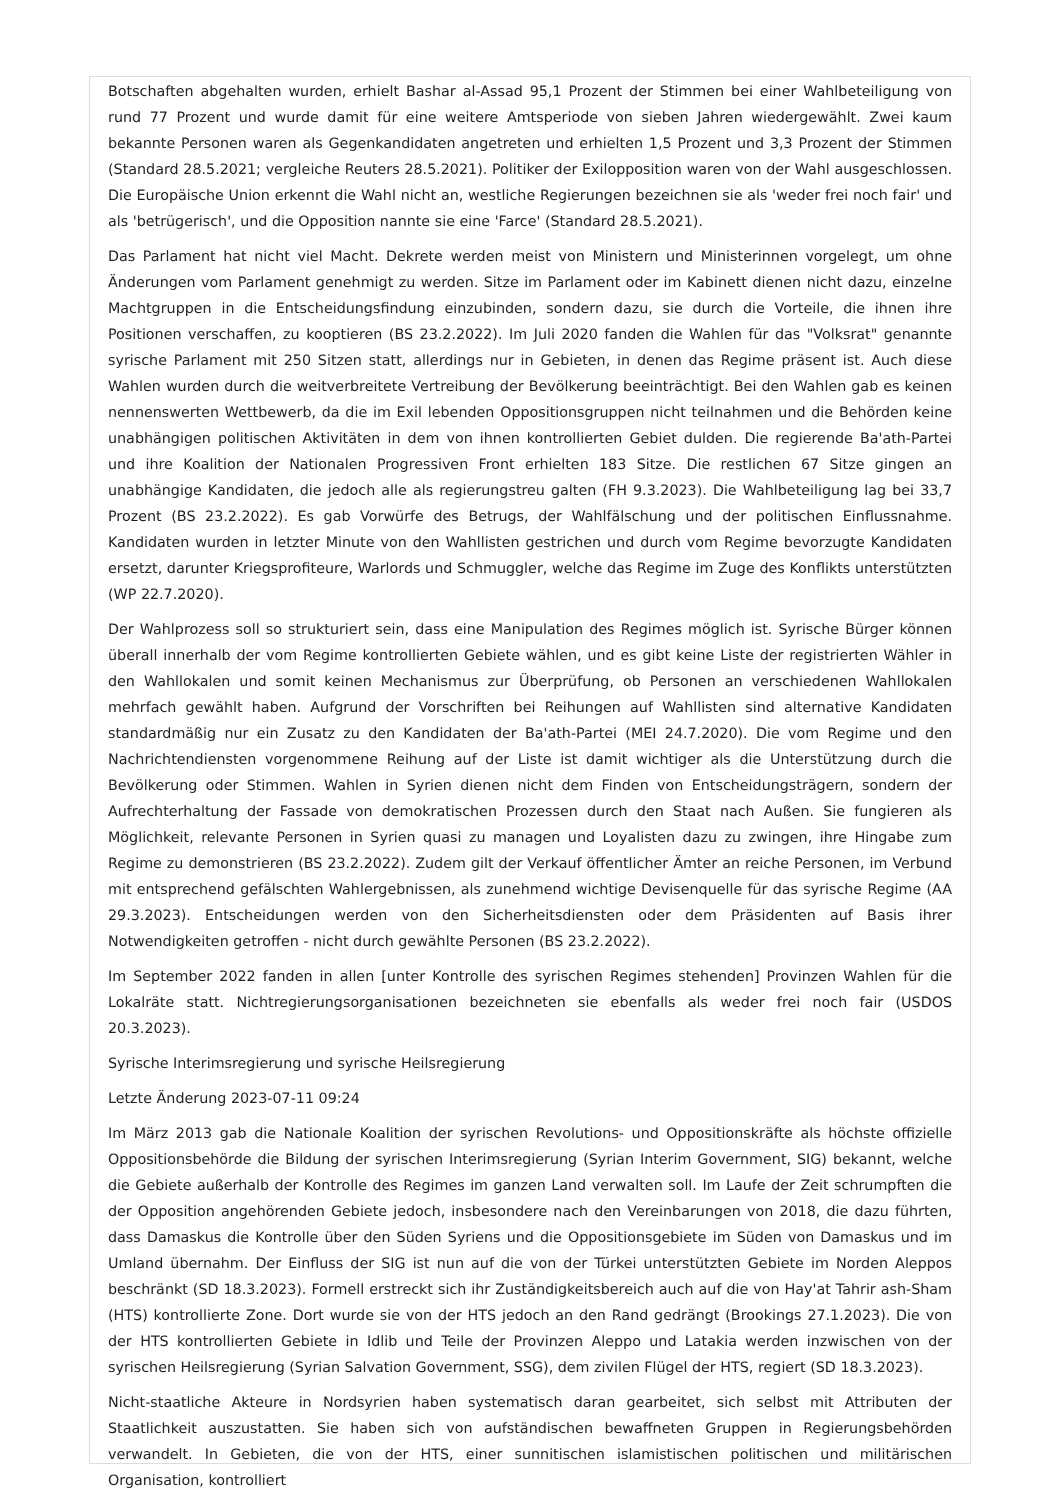Botschaften abgehalten wurden, erhielt Bashar al-Assad 95,1 Prozent der Stimmen bei einer Wahlbeteiligung von rund 77 Prozent und wurde damit für eine weitere Amtsperiode von sieben Jahren wiedergewählt. Zwei kaum bekannte Personen waren als Gegenkandidaten angetreten und erhielten 1,5 Prozent und 3,3 Prozent der Stimmen (Standard 28.5.2021; vergleiche Reuters 28.5.2021). Politiker der Exilopposition waren von der Wahl ausgeschlossen. Die Europäische Union erkennt die Wahl nicht an, westliche Regierungen bezeichnen sie als 'weder frei noch fair' und als 'betrügerisch', und die Opposition nannte sie eine 'Farce' (Standard 28.5.2021).
Das Parlament hat nicht viel Macht. Dekrete werden meist von Ministern und Ministerinnen vorgelegt, um ohne Änderungen vom Parlament genehmigt zu werden. Sitze im Parlament oder im Kabinett dienen nicht dazu, einzelne Machtgruppen in die Entscheidungsfindung einzubinden, sondern dazu, sie durch die Vorteile, die ihnen ihre Positionen verschaffen, zu kooptieren (BS 23.2.2022). Im Juli 2020 fanden die Wahlen für das "Volksrat" genannte syrische Parlament mit 250 Sitzen statt, allerdings nur in Gebieten, in denen das Regime präsent ist. Auch diese Wahlen wurden durch die weitverbreitete Vertreibung der Bevölkerung beeinträchtigt. Bei den Wahlen gab es keinen nennenswerten Wettbewerb, da die im Exil lebenden Oppositionsgruppen nicht teilnahmen und die Behörden keine unabhängigen politischen Aktivitäten in dem von ihnen kontrollierten Gebiet dulden. Die regierende Ba'ath-Partei und ihre Koalition der Nationalen Progressiven Front erhielten 183 Sitze. Die restlichen 67 Sitze gingen an unabhängige Kandidaten, die jedoch alle als regierungstreu galten (FH 9.3.2023). Die Wahlbeteiligung lag bei 33,7 Prozent (BS 23.2.2022). Es gab Vorwürfe des Betrugs, der Wahlfälschung und der politischen Einflussnahme. Kandidaten wurden in letzter Minute von den Wahllisten gestrichen und durch vom Regime bevorzugte Kandidaten ersetzt, darunter Kriegsprofiteure, Warlords und Schmuggler, welche das Regime im Zuge des Konflikts unterstützten (WP 22.7.2020).
Der Wahlprozess soll so strukturiert sein, dass eine Manipulation des Regimes möglich ist. Syrische Bürger können überall innerhalb der vom Regime kontrollierten Gebiete wählen, und es gibt keine Liste der registrierten Wähler in den Wahllokalen und somit keinen Mechanismus zur Überprüfung, ob Personen an verschiedenen Wahllokalen mehrfach gewählt haben. Aufgrund der Vorschriften bei Reihungen auf Wahllisten sind alternative Kandidaten standardmäßig nur ein Zusatz zu den Kandidaten der Ba'ath-Partei (MEI 24.7.2020). Die vom Regime und den Nachrichtendiensten vorgenommene Reihung auf der Liste ist damit wichtiger als die Unterstützung durch die Bevölkerung oder Stimmen. Wahlen in Syrien dienen nicht dem Finden von Entscheidungsträgern, sondern der Aufrechterhaltung der Fassade von demokratischen Prozessen durch den Staat nach Außen. Sie fungieren als Möglichkeit, relevante Personen in Syrien quasi zu managen und Loyalisten dazu zu zwingen, ihre Hingabe zum Regime zu demonstrieren (BS 23.2.2022). Zudem gilt der Verkauf öffentlicher Ämter an reiche Personen, im Verbund mit entsprechend gefälschten Wahlergebnissen, als zunehmend wichtige Devisenquelle für das syrische Regime (AA 29.3.2023). Entscheidungen werden von den Sicherheitsdiensten oder dem Präsidenten auf Basis ihrer Notwendigkeiten getroffen - nicht durch gewählte Personen (BS 23.2.2022).
Im September 2022 fanden in allen [unter Kontrolle des syrischen Regimes stehenden] Provinzen Wahlen für die Lokalräte statt. Nichtregierungsorganisationen bezeichneten sie ebenfalls als weder frei noch fair (USDOS 20.3.2023).
Syrische Interimsregierung und syrische Heilsregierung
Letzte Änderung 2023-07-11 09:24
Im März 2013 gab die Nationale Koalition der syrischen Revolutions- und Oppositionskräfte als höchste offizielle Oppositionsbehörde die Bildung der syrischen Interimsregierung (Syrian Interim Government, SIG) bekannt, welche die Gebiete außerhalb der Kontrolle des Regimes im ganzen Land verwalten soll. Im Laufe der Zeit schrumpften die der Opposition angehörenden Gebiete jedoch, insbesondere nach den Vereinbarungen von 2018, die dazu führten, dass Damaskus die Kontrolle über den Süden Syriens und die Oppositionsgebiete im Süden von Damaskus und im Umland übernahm. Der Einfluss der SIG ist nun auf die von der Türkei unterstützten Gebiete im Norden Aleppos beschränkt (SD 18.3.2023). Formell erstreckt sich ihr Zuständigkeitsbereich auch auf die von Hay'at Tahrir ash-Sham (HTS) kontrollierte Zone. Dort wurde sie von der HTS jedoch an den Rand gedrängt (Brookings 27.1.2023). Die von der HTS kontrollierten Gebiete in Idlib und Teile der Provinzen Aleppo und Latakia werden inzwischen von der syrischen Heilsregierung (Syrian Salvation Government, SSG), dem zivilen Flügel der HTS, regiert (SD 18.3.2023).
Nicht-staatliche Akteure in Nordsyrien haben systematisch daran gearbeitet, sich selbst mit Attributen der Staatlichkeit auszustatten. Sie haben sich von aufständischen bewaffneten Gruppen in Regierungsbehörden verwandelt. In Gebieten, die von der HTS, einer sunnitischen islamistischen politischen und militärischen Organisation, kontrolliert